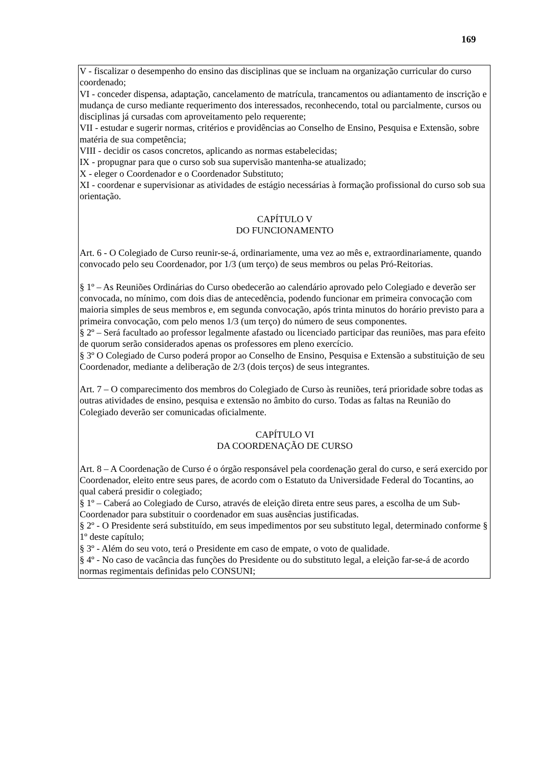169
V - fiscalizar o desempenho do ensino das disciplinas que se incluam na organização curricular do curso coordenado;
VI - conceder dispensa, adaptação, cancelamento de matrícula, trancamentos ou adiantamento de inscrição e mudança de curso mediante requerimento dos interessados, reconhecendo, total ou parcialmente, cursos ou disciplinas já cursadas com aproveitamento pelo requerente;
VII - estudar e sugerir normas, critérios e providências ao Conselho de Ensino, Pesquisa e Extensão, sobre matéria de sua competência;
VIII - decidir os casos concretos, aplicando as normas estabelecidas;
IX - propugnar para que o curso sob sua supervisão mantenha-se atualizado;
X - eleger o Coordenador e o Coordenador Substituto;
XI - coordenar e supervisionar as atividades de estágio necessárias à formação profissional do curso sob sua orientação.
CAPÍTULO V
DO FUNCIONAMENTO
Art. 6 - O Colegiado de Curso reunir-se-á, ordinariamente, uma vez ao mês e, extraordinariamente, quando convocado pelo seu Coordenador, por 1/3 (um terço) de seus membros ou pelas Pró-Reitorias.
§ 1º – As Reuniões Ordinárias do Curso obedecerão ao calendário aprovado pelo Colegiado e deverão ser convocada, no mínimo, com dois dias de antecedência, podendo funcionar em primeira convocação com maioria simples de seus membros e, em segunda convocação, após trinta minutos do horário previsto para a primeira convocação, com pelo menos 1/3 (um terço) do número de seus componentes.
§ 2º – Será facultado ao professor legalmente afastado ou licenciado participar das reuniões, mas para efeito de quorum serão considerados apenas os professores em pleno exercício.
§ 3º O Colegiado de Curso poderá propor ao Conselho de Ensino, Pesquisa e Extensão a substituição de seu Coordenador, mediante a deliberação de 2/3 (dois terços) de seus integrantes.
Art. 7 – O comparecimento dos membros do Colegiado de Curso às reuniões, terá prioridade sobre todas as outras atividades de ensino, pesquisa e extensão no âmbito do curso. Todas as faltas na Reunião do Colegiado deverão ser comunicadas oficialmente.
CAPÍTULO VI
DA COORDENAÇÃO DE CURSO
Art. 8 – A Coordenação de Curso é o órgão responsável pela coordenação geral do curso, e será exercido por Coordenador, eleito entre seus pares, de acordo com o Estatuto da Universidade Federal do Tocantins, ao qual caberá presidir o colegiado;
§ 1º – Caberá ao Colegiado de Curso, através de eleição direta entre seus pares, a escolha de um Sub-Coordenador para substituir o coordenador em suas ausências justificadas.
§ 2º - O Presidente será substituído, em seus impedimentos por seu substituto legal, determinado conforme § 1º deste capítulo;
§ 3º - Além do seu voto, terá o Presidente em caso de empate, o voto de qualidade.
§ 4º - No caso de vacância das funções do Presidente ou do substituto legal, a eleição far-se-á de acordo normas regimentais definidas pelo CONSUNI;